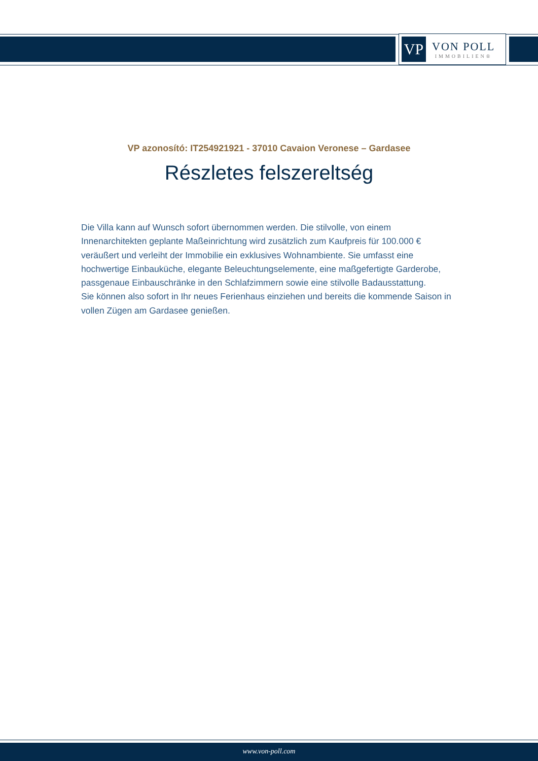VP
VON POLL
IMMOBILIEN®
VP azonosító: IT254921921 - 37010 Cavaion Veronese – Gardasee
Részletes felszereltség
Die Villa kann auf Wunsch sofort übernommen werden. Die stilvolle, von einem Innenarchitekten geplante Maßeinrichtung wird zusätzlich zum Kaufpreis für 100.000 € veräußert und verleiht der Immobilie ein exklusives Wohnambiente. Sie umfasst eine hochwertige Einbauküche, elegante Beleuchtungselemente, eine maßgefertigte Garderobe, passgenaue Einbauschränke in den Schlafzimmern sowie eine stilvolle Badausstattung.
Sie können also sofort in Ihr neues Ferienhaus einziehen und bereits die kommende Saison in vollen Zügen am Gardasee genießen.
www.von-poll.com